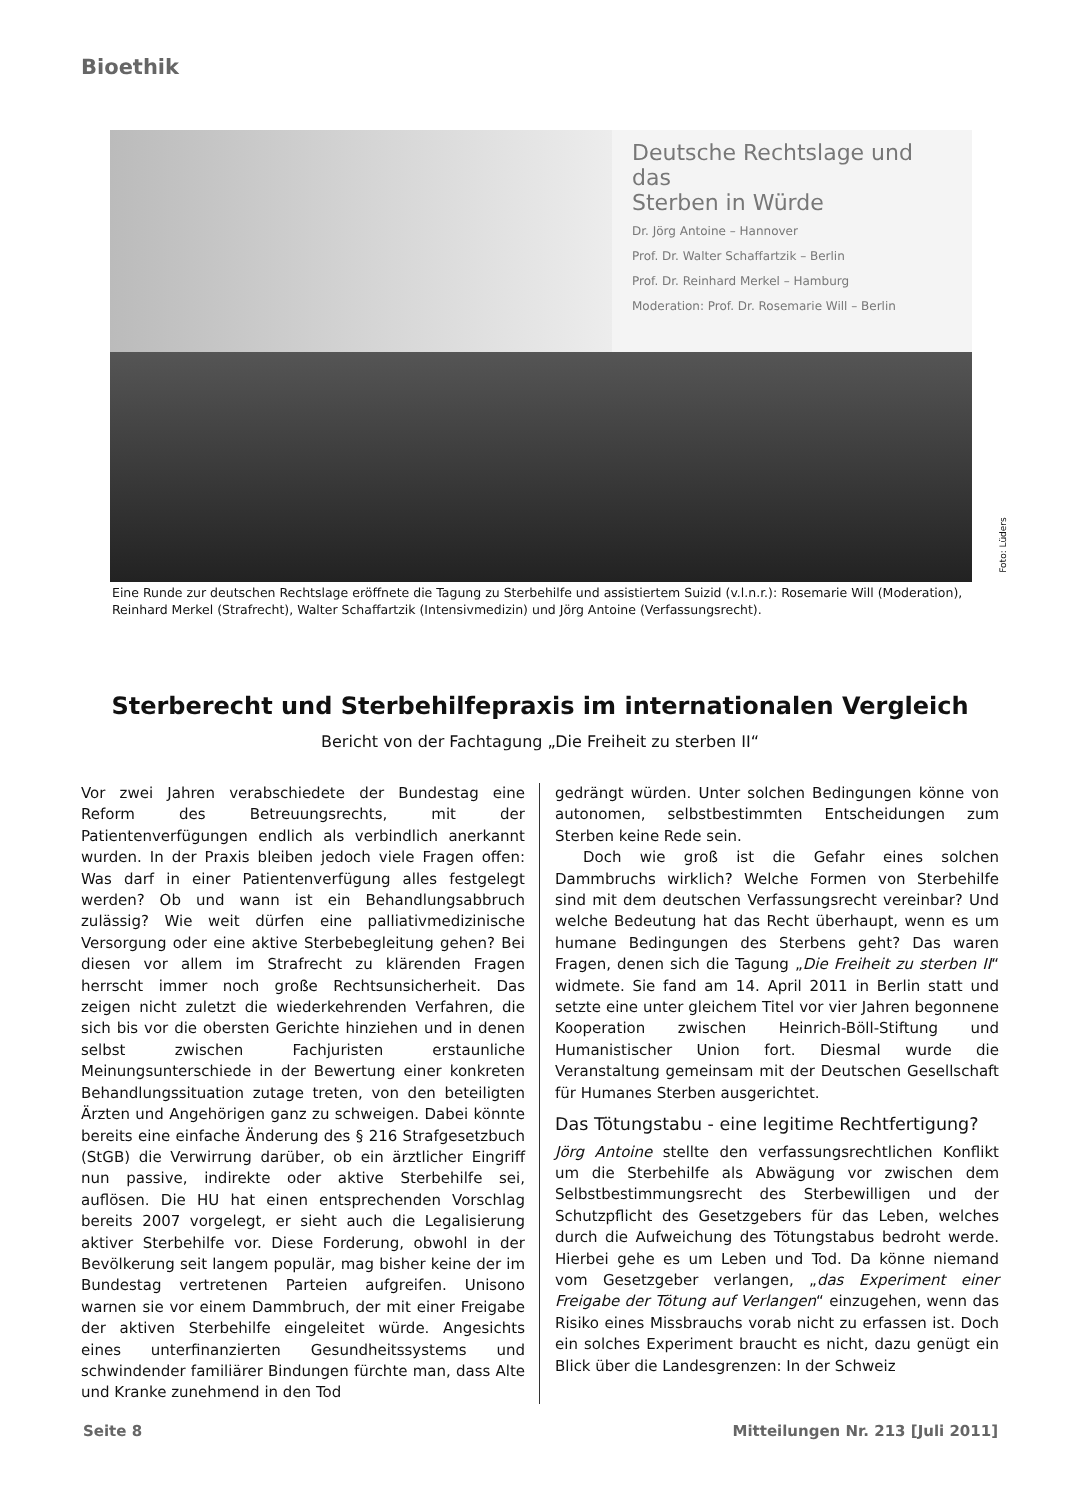Bioethik
Deutsche Rechtslage und das
Sterben in Würde
Dr. Jörg Antoine – Hannover
Prof. Dr. Walter Schaffartzik – Berlin
Prof. Dr. Reinhard Merkel – Hamburg
Moderation: Prof. Dr. Rosemarie Will – Berlin
Foto: Lüders
Eine Runde zur deutschen Rechtslage eröffnete die Tagung zu Sterbehilfe und assistiertem Suizid (v.l.n.r.): Rosemarie Will (Moderation), Reinhard Merkel (Strafrecht), Walter Schaffartzik (Intensivmedizin) und Jörg Antoine (Verfassungsrecht).
Sterberecht und Sterbehilfepraxis im internationalen Vergleich
Bericht von der Fachtagung „Die Freiheit zu sterben II“
Vor zwei Jahren verabschiedete der Bundestag eine Reform des Betreuungsrechts, mit der Patientenverfügungen endlich als verbindlich anerkannt wurden. In der Praxis bleiben jedoch viele Fragen offen: Was darf in einer Patientenverfügung alles festgelegt werden? Ob und wann ist ein Behandlungsabbruch zulässig? Wie weit dürfen eine palliativmedizinische Versorgung oder eine aktive Sterbebegleitung gehen? Bei diesen vor allem im Strafrecht zu klärenden Fragen herrscht immer noch große Rechtsunsicherheit. Das zeigen nicht zuletzt die wiederkehrenden Verfahren, die sich bis vor die obersten Gerichte hinziehen und in denen selbst zwischen Fachjuristen erstaunliche Meinungsunterschiede in der Bewertung einer konkreten Behandlungssituation zutage treten, von den beteiligten Ärzten und Angehörigen ganz zu schweigen. Dabei könnte bereits eine einfache Änderung des § 216 Strafgesetzbuch (StGB) die Verwirrung darüber, ob ein ärztlicher Eingriff nun passive, indirekte oder aktive Sterbehilfe sei, auflösen. Die HU hat einen entsprechenden Vorschlag bereits 2007 vorgelegt, er sieht auch die Legalisierung aktiver Sterbehilfe vor. Diese Forderung, obwohl in der Bevölkerung seit langem populär, mag bisher keine der im Bundestag vertretenen Parteien aufgreifen. Unisono warnen sie vor einem Dammbruch, der mit einer Freigabe der aktiven Sterbehilfe eingeleitet würde. Angesichts eines unterfinanzierten Gesundheitssystems und schwindender familiärer Bindungen fürchte man, dass Alte und Kranke zunehmend in den Tod
gedrängt würden. Unter solchen Bedingungen könne von autonomen, selbstbestimmten Entscheidungen zum Sterben keine Rede sein.
Doch wie groß ist die Gefahr eines solchen Dammbruchs wirklich? Welche Formen von Sterbehilfe sind mit dem deutschen Verfassungsrecht vereinbar? Und welche Bedeutung hat das Recht überhaupt, wenn es um humane Bedingungen des Sterbens geht? Das waren Fragen, denen sich die Tagung „Die Freiheit zu sterben II“ widmete. Sie fand am 14. April 2011 in Berlin statt und setzte eine unter gleichem Titel vor vier Jahren begonnene Kooperation zwischen Heinrich-Böll-Stiftung und Humanistischer Union fort. Diesmal wurde die Veranstaltung gemeinsam mit der Deutschen Gesellschaft für Humanes Sterben ausgerichtet.
Das Tötungstabu - eine legitime Rechtfertigung?
Jörg Antoine stellte den verfassungsrechtlichen Konflikt um die Sterbehilfe als Abwägung vor zwischen dem Selbstbestimmungsrecht des Sterbewilligen und der Schutzpflicht des Gesetzgebers für das Leben, welches durch die Aufweichung des Tötungstabus bedroht werde. Hierbei gehe es um Leben und Tod. Da könne niemand vom Gesetzgeber verlangen, „das Experiment einer Freigabe der Tötung auf Verlangen“ einzugehen, wenn das Risiko eines Missbrauchs vorab nicht zu erfassen ist. Doch ein solches Experiment braucht es nicht, dazu genügt ein Blick über die Landesgrenzen: In der Schweiz
Seite 8
Mitteilungen Nr. 213 [Juli 2011]